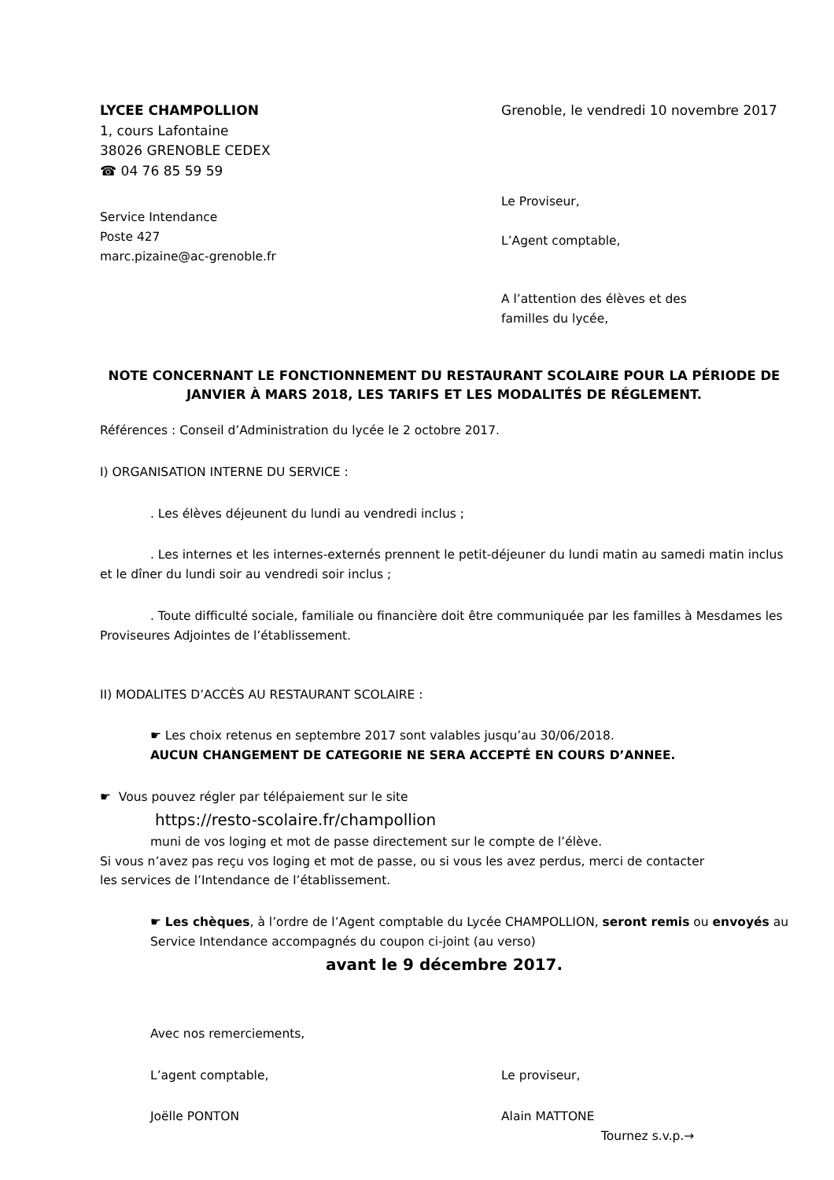LYCEE CHAMPOLLION
1, cours Lafontaine
38026 GRENOBLE CEDEX
☎ 04 76 85 59 59
Grenoble, le vendredi 10 novembre 2017
Service Intendance
Poste 427
marc.pizaine@ac-grenoble.fr
Le Proviseur,
L’Agent comptable,
A l’attention des élèves et des
familles du lycée,
NOTE CONCERNANT LE FONCTIONNEMENT DU RESTAURANT SCOLAIRE POUR LA PÉRIODE DE JANVIER À MARS 2018, LES TARIFS ET LES MODALITÉS DE RÉGLEMENT.
Références : Conseil d’Administration du lycée le 2 octobre 2017.
I) ORGANISATION INTERNE DU SERVICE :
. Les élèves déjeunent du lundi au vendredi inclus ;
. Les internes et les internes-externés prennent le petit-déjeuner du lundi matin au samedi matin inclus et le dîner du lundi soir au vendredi soir inclus ;
. Toute difficulté sociale, familiale ou financière doit être communiquée par les familles à Mesdames les Proviseures Adjointes de l’établissement.
II) MODALITES D’ACCÈS AU RESTAURANT SCOLAIRE :
☛ Les choix retenus en septembre 2017 sont valables jusqu’au 30/06/2018.
AUCUN CHANGEMENT DE CATEGORIE NE SERA ACCEPTÉ EN COURS D’ANNEE.
☛ Vous pouvez régler par télépaiement sur le site
https://resto-scolaire.fr/champollion
muni de vos loging et mot de passe directement sur le compte de l’élève.
Si vous n’avez pas reçu vos loging et mot de passe, ou si vous les avez perdus, merci de contacter
les services de l’Intendance de l’établissement.
☛ Les chèques, à l’ordre de l’Agent comptable du Lycée CHAMPOLLION, seront remis ou envoyés au Service Intendance accompagnés du coupon ci-joint (au verso)
avant le 9 décembre 2017.
Avec nos remerciements,
L’agent comptable, Le proviseur,
Joëlle PONTON Alain MATTONE
Tournez s.v.p.→